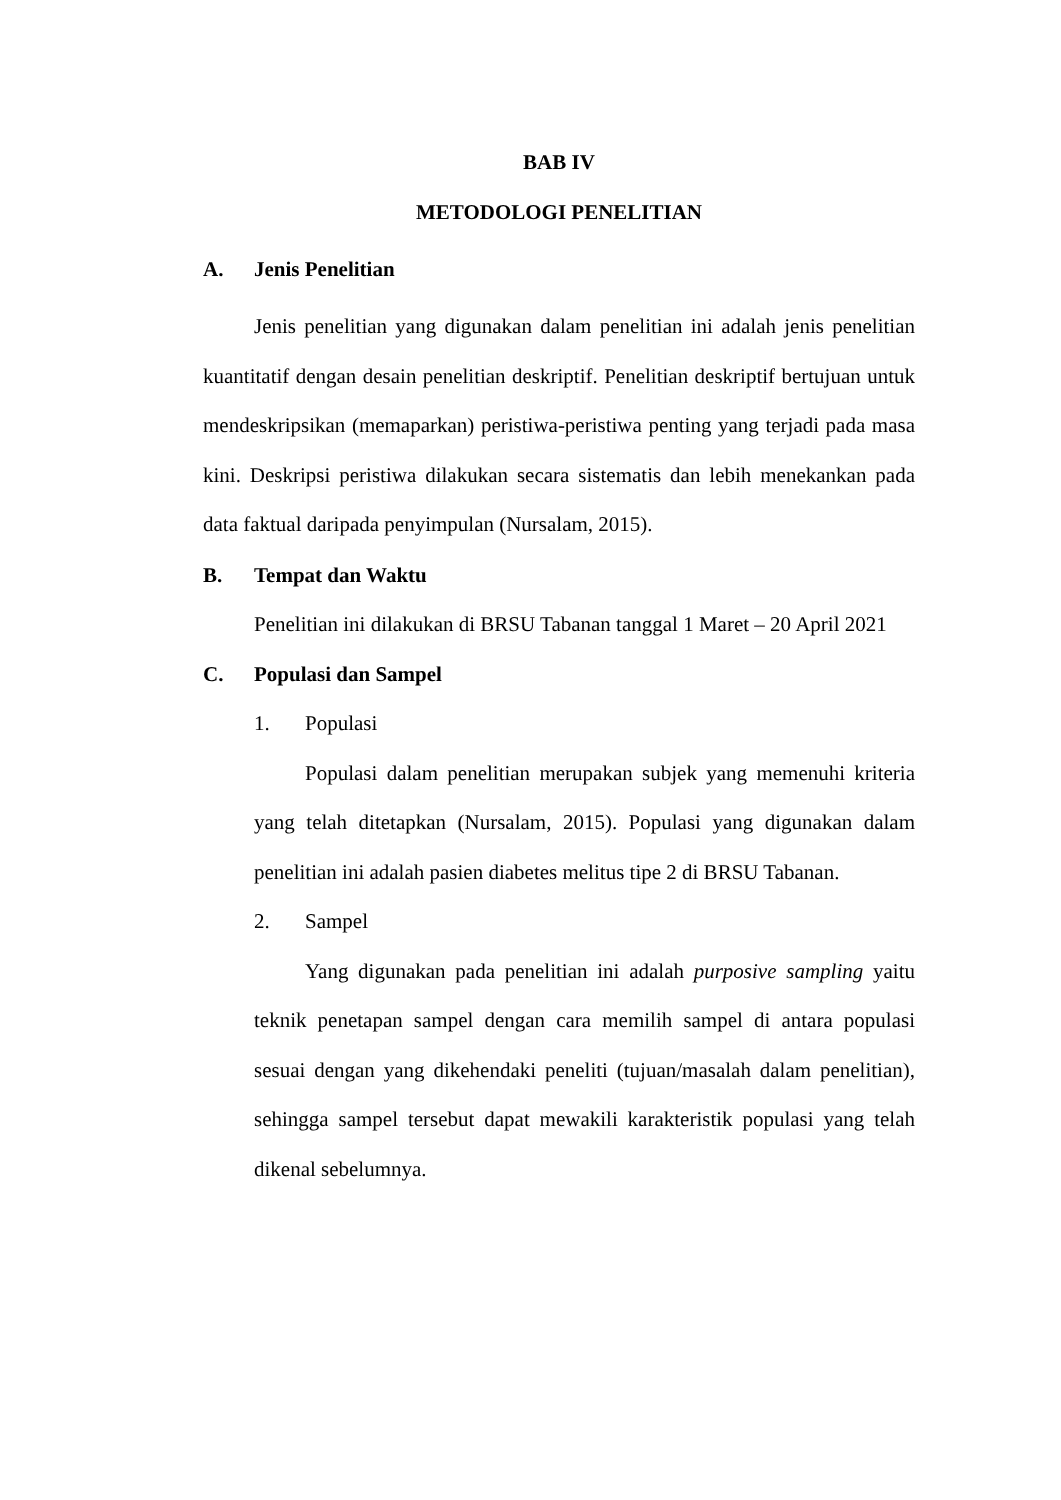BAB IV
METODOLOGI PENELITIAN
A. Jenis Penelitian
Jenis penelitian yang digunakan dalam penelitian ini adalah jenis penelitian kuantitatif dengan desain penelitian deskriptif. Penelitian deskriptif bertujuan untuk mendeskripsikan (memaparkan) peristiwa-peristiwa penting yang terjadi pada masa kini. Deskripsi peristiwa dilakukan secara sistematis dan lebih menekankan pada data faktual daripada penyimpulan (Nursalam, 2015).
B. Tempat dan Waktu
Penelitian ini dilakukan di BRSU Tabanan tanggal 1 Maret – 20 April 2021
C. Populasi dan Sampel
1. Populasi
Populasi dalam penelitian merupakan subjek yang memenuhi kriteria yang telah ditetapkan (Nursalam, 2015). Populasi yang digunakan dalam penelitian ini adalah pasien diabetes melitus tipe 2 di BRSU Tabanan.
2. Sampel
Yang digunakan pada penelitian ini adalah purposive sampling yaitu teknik penetapan sampel dengan cara memilih sampel di antara populasi sesuai dengan yang dikehendaki peneliti (tujuan/masalah dalam penelitian), sehingga sampel tersebut dapat mewakili karakteristik populasi yang telah dikenal sebelumnya.